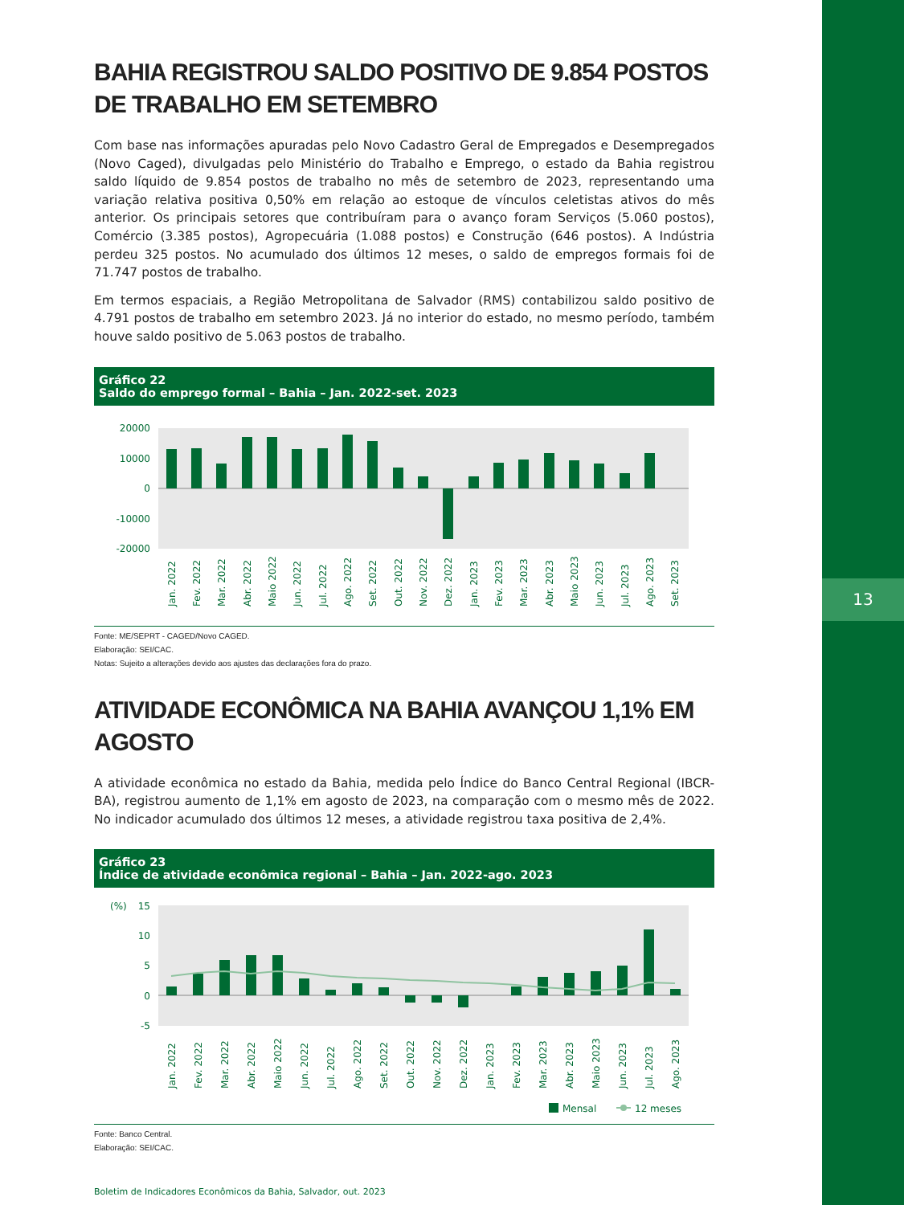13
BAHIA REGISTROU SALDO POSITIVO DE 9.854 POSTOS DE TRABALHO EM SETEMBRO
Com base nas informações apuradas pelo Novo Cadastro Geral de Empregados e Desempregados (Novo Caged), divulgadas pelo Ministério do Trabalho e Emprego, o estado da Bahia registrou saldo líquido de 9.854 postos de trabalho no mês de setembro de 2023, representando uma variação relativa positiva 0,50% em relação ao estoque de vínculos celetistas ativos do mês anterior. Os principais setores que contribuíram para o avanço foram Serviços (5.060 postos), Comércio (3.385 postos), Agropecuária (1.088 postos) e Construção (646 postos). A Indústria perdeu 325 postos. No acumulado dos últimos 12 meses, o saldo de empregos formais foi de 71.747 postos de trabalho.
Em termos espaciais, a Região Metropolitana de Salvador (RMS) contabilizou saldo positivo de 4.791 postos de trabalho em setembro 2023. Já no interior do estado, no mesmo período, também houve saldo positivo de 5.063 postos de trabalho.
Gráfico 22
Saldo do emprego formal – Bahia – Jan. 2022-set. 2023
20000
10000
0
-10000
-20000
Jan. 2022
Fev. 2022
Mar. 2022
Abr. 2022
Maio 2022
Jun. 2022
Jul. 2022
Ago. 2022
Set. 2022
Out. 2022
Nov. 2022
Dez. 2022
Jan. 2023
Fev. 2023
Mar. 2023
Abr. 2023
Maio 2023
Jun. 2023
Jul. 2023
Ago. 2023
Set. 2023
Fonte: ME/SEPRT - CAGED/Novo CAGED.
Elaboração: SEI/CAC.
Notas: Sujeito a alterações devido aos ajustes das declarações fora do prazo.
ATIVIDADE ECONÔMICA NA BAHIA AVANÇOU 1,1% EM AGOSTO
A atividade econômica no estado da Bahia, medida pelo Índice do Banco Central Regional (IBCR-BA), registrou aumento de 1,1% em agosto de 2023, na comparação com o mesmo mês de 2022. No indicador acumulado dos últimos 12 meses, a atividade registrou taxa positiva de 2,4%.
Gráfico 23
Índice de atividade econômica regional – Bahia – Jan. 2022-ago. 2023
(%)
15
10
5
0
-5
Jan. 2022
Fev. 2022
Mar. 2022
Abr. 2022
Maio 2022
Jun. 2022
Jul. 2022
Ago. 2022
Set. 2022
Out. 2022
Nov. 2022
Dez. 2022
Jan. 2023
Fev. 2023
Mar. 2023
Abr. 2023
Maio 2023
Jun. 2023
Jul. 2023
Ago. 2023
Mensal
12 meses
Fonte: Banco Central.
Elaboração: SEI/CAC.
Boletim de Indicadores Econômicos da Bahia, Salvador, out. 2023